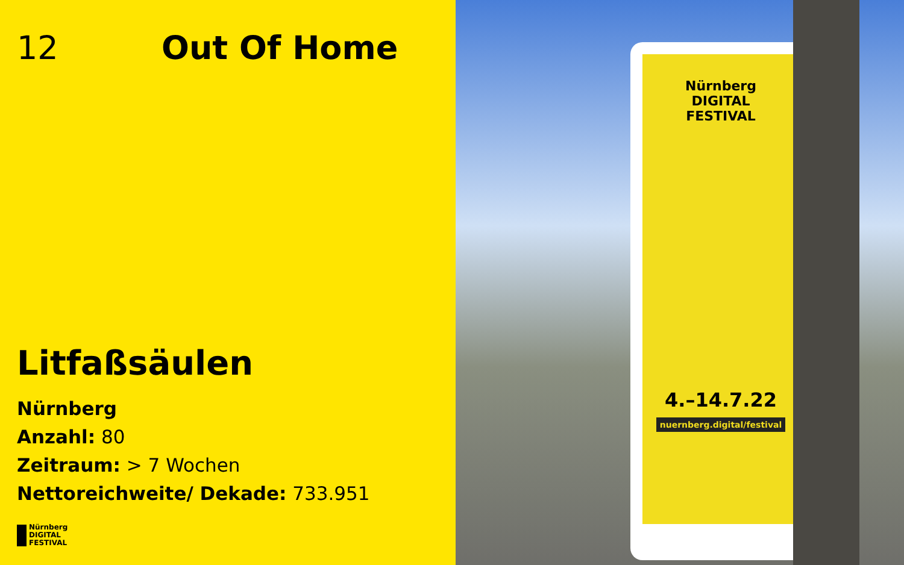12 Out Of Home
Litfaßsäulen
Nürnberg
Anzahl: 80
Zeitraum: > 7 Wochen
Nettoreichweite/ Dekade: 733.951
Nürnberg
DIGITAL
FESTIVAL
Nürnberg
DIGITAL
FESTIVAL
4.–14.7.22
nuernberg.digital/festival